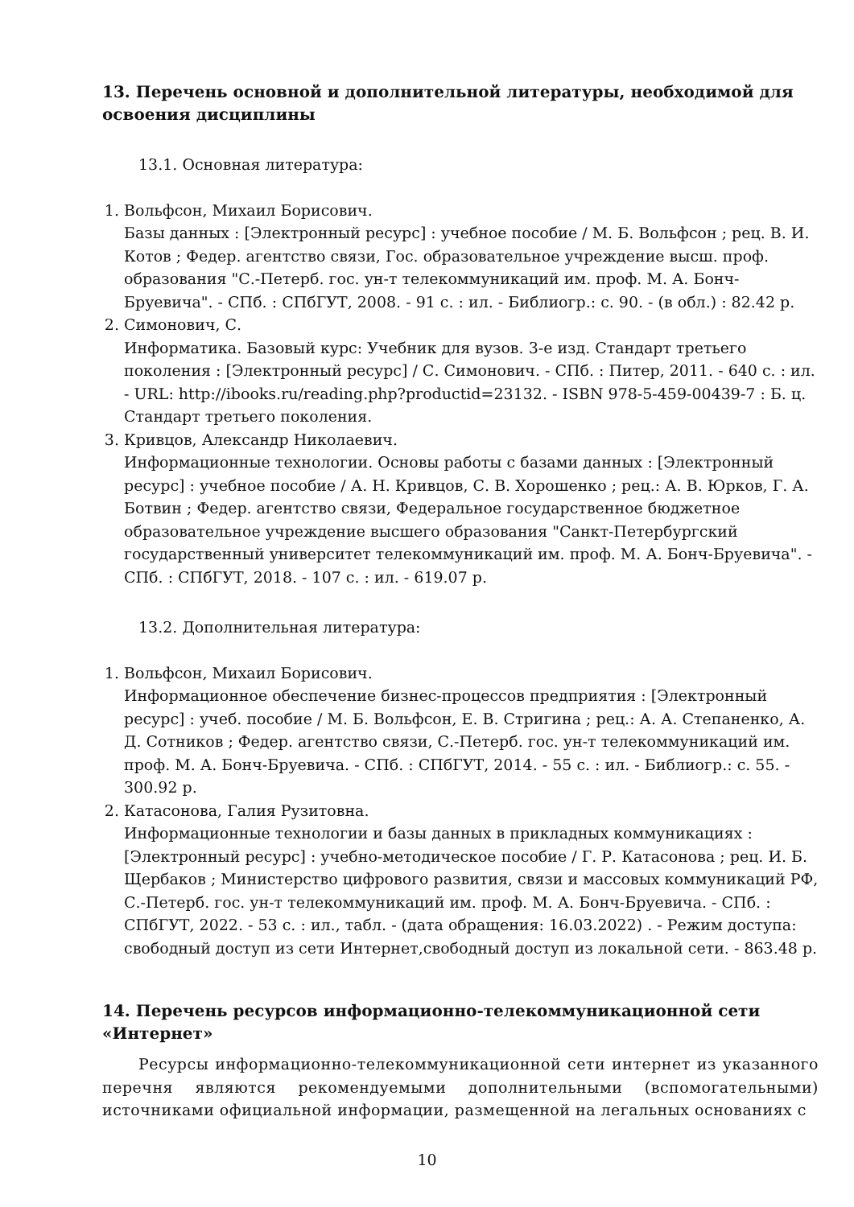13. Перечень основной и дополнительной литературы, необходимой для освоения дисциплины
13.1. Основная литература:
1. Вольфсон, Михаил Борисович.
Базы данных : [Электронный ресурс] : учебное пособие / М. Б. Вольфсон ; рец. В. И. Котов ; Федер. агентство связи, Гос. образовательное учреждение высш. проф. образования "С.-Петерб. гос. ун-т телекоммуникаций им. проф. М. А. Бонч-Бруевича". - СПб. : СПбГУТ, 2008. - 91 с. : ил. - Библиогр.: с. 90. - (в обл.) : 82.42 р.
2. Симонович, С.
Информатика. Базовый курс: Учебник для вузов. 3-е изд. Стандарт третьего поколения : [Электронный ресурс] / С. Симонович. - СПб. : Питер, 2011. - 640 с. : ил. - URL: http://ibooks.ru/reading.php?productid=23132. - ISBN 978-5-459-00439-7 : Б. ц. Стандарт третьего поколения.
3. Кривцов, Александр Николаевич.
Информационные технологии. Основы работы с базами данных : [Электронный ресурс] : учебное пособие / А. Н. Кривцов, С. В. Хорошенко ; рец.: А. В. Юрков, Г. А. Ботвин ; Федер. агентство связи, Федеральное государственное бюджетное образовательное учреждение высшего образования "Санкт-Петербургский государственный университет телекоммуникаций им. проф. М. А. Бонч-Бруевича". - СПб. : СПбГУТ, 2018. - 107 с. : ил. - 619.07 р.
13.2. Дополнительная литература:
1. Вольфсон, Михаил Борисович.
Информационное обеспечение бизнес-процессов предприятия : [Электронный ресурс] : учеб. пособие / М. Б. Вольфсон, Е. В. Стригина ; рец.: А. А. Степаненко, А. Д. Сотников ; Федер. агентство связи, С.-Петерб. гос. ун-т телекоммуникаций им. проф. М. А. Бонч-Бруевича. - СПб. : СПбГУТ, 2014. - 55 с. : ил. - Библиогр.: с. 55. - 300.92 р.
2. Катасонова, Галия Рузитовна.
Информационные технологии и базы данных в прикладных коммуникациях : [Электронный ресурс] : учебно-методическое пособие / Г. Р. Катасонова ; рец. И. Б. Щербаков ; Министерство цифрового развития, связи и массовых коммуникаций РФ, С.-Петерб. гос. ун-т телекоммуникаций им. проф. М. А. Бонч-Бруевича. - СПб. : СПбГУТ, 2022. - 53 с. : ил., табл. - (дата обращения: 16.03.2022) . - Режим доступа: свободный доступ из сети Интернет,свободный доступ из локальной сети. - 863.48 р.
14. Перечень ресурсов информационно-телекоммуникационной сети «Интернет»
Ресурсы информационно-телекоммуникационной сети интернет из указанного перечня являются рекомендуемыми дополнительными (вспомогательными) источниками официальной информации, размещенной на легальных основаниях с
10